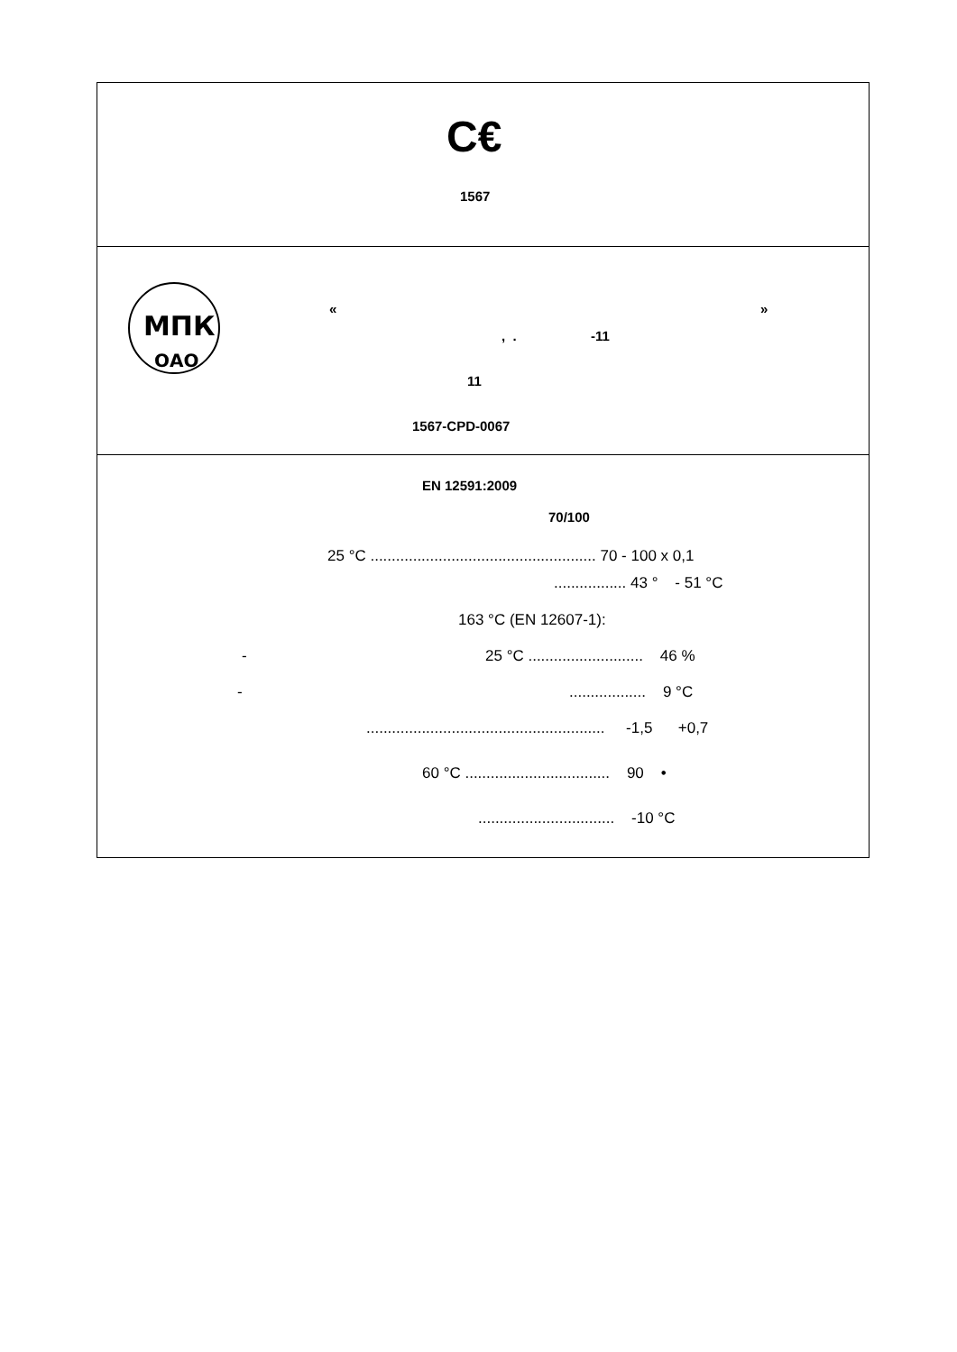C€
1567
МПК
ОАО
«
»
, .
-11
11
1567-CPD-0067
EN 12591:2009
70/100
25 °C ..................................................... 70 - 100 x 0,1
................. 43 ° - 51 °C
163 °C (EN 12607-1):
-
25 °C ........................... 46 %
-
.................. 9 °C
........................................................ -1,5 +0,7
60 °C .................................. 90 •
................................ -10 °C